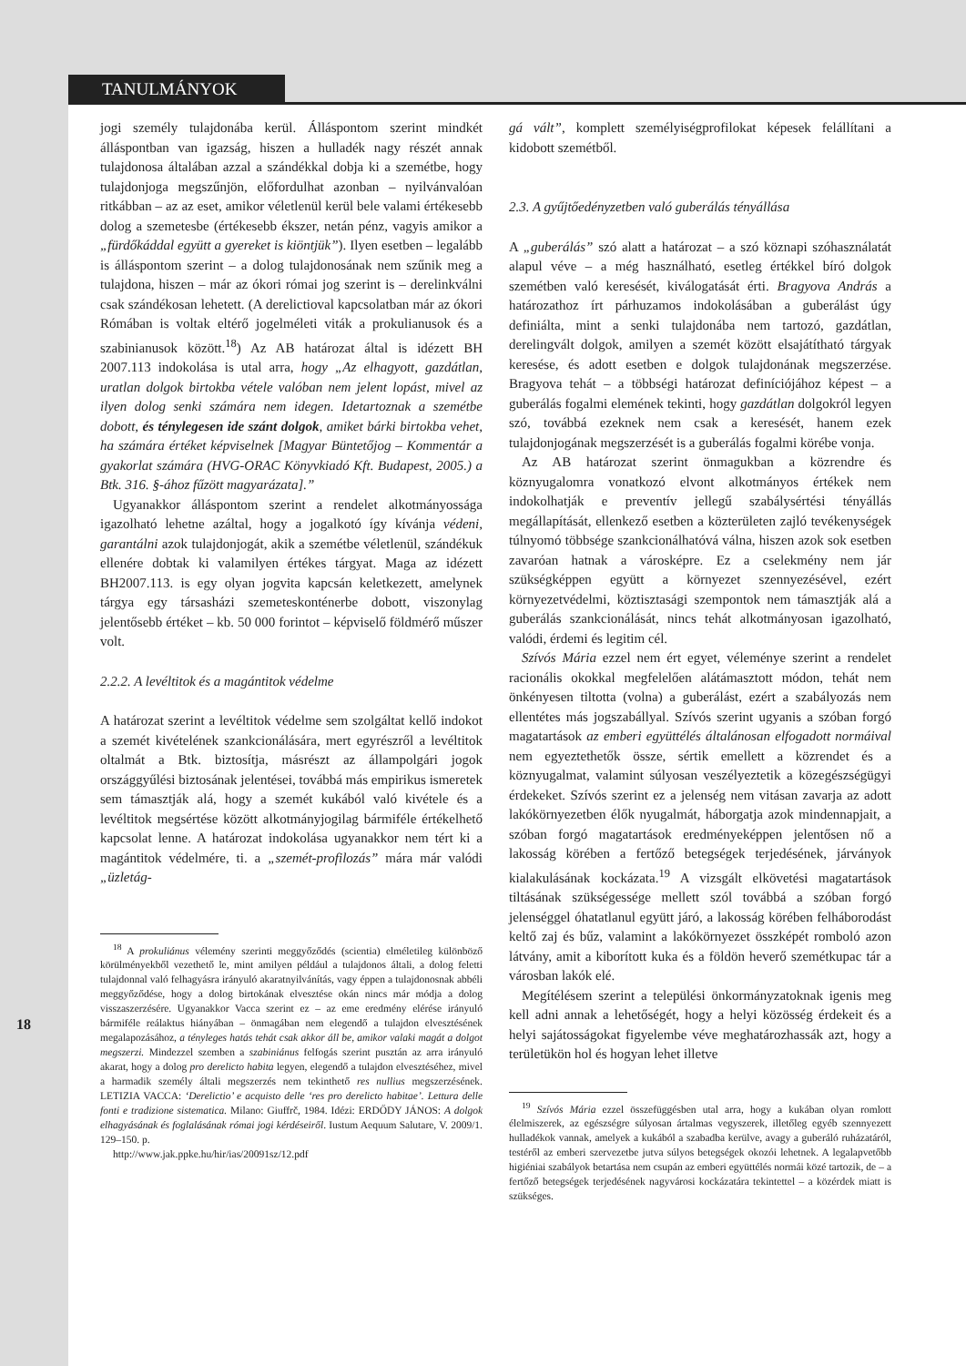TANULMÁNYOK
jogi személy tulajdonába kerül. Álláspontom szerint mindkét álláspontban van igazság, hiszen a hulladék nagy részét annak tulajdonosa általában azzal a szándékkal dobja ki a szemétbe, hogy tulajdonjoga megszűnjön, előfordulhat azonban – nyilvánvalóan ritkábban – az az eset, amikor véletlenül kerül bele valami értékesebb dolog a szemetesbe (értékesebb ékszer, netán pénz, vagyis amikor a „fürdőkáddal együtt a gyereket is kiöntjük”). Ilyen esetben – legalább is álláspontom szerint – a dolog tulajdonosának nem szűnik meg a tulajdona, hiszen – már az ókori római jog szerint is – derelinkválni csak szándékosan lehetett. (A derelictioval kapcsolatban már az ókori Rómában is voltak eltérő jogelméleti viták a prokulianusok és a szabinianusok között.<sup>18</sup>) Az AB határozat által is idézett BH 2007.113 indokolása is utal arra, hogy „Az elhagyott, gazdátlan, uratlan dolgok birtokba vétele valóban nem jelent lopást, mivel az ilyen dolog senki számára nem idegen. Idetartoznak a szemétbe dobott, és ténylegesen ide szánt dolgok, amiket bárki birtokba vehet, ha számára értéket képviselnek [Magyar Büntetőjog – Kommentár a gyakorlat számára (HVG-ORAC Könyvkiadó Kft. Budapest, 2005.) a Btk. 316. §-ához fűzött magyarázata].”
Ugyanakkor álláspontom szerint a rendelet alkotmányossága igazolható lehetne azáltal, hogy a jogalkotó így kívánja védeni, garantálni azok tulajdonjogát, akik a szemétbe véletlenül, szándékuk ellenére dobtak ki valamilyen értékes tárgyat. Maga az idézett BH2007.113. is egy olyan jogvita kapcsán keletkezett, amelynek tárgya egy társasházi szemeteskonténerbe dobott, viszonylag jelentősebb értéket – kb. 50 000 forintot – képviselő földmérő műszer volt.
2.2.2. A levéltitok és a magántitok védelme
A határozat szerint a levéltitok védelme sem szolgáltat kellő indokot a szemét kivételének szankcionálására, mert egyrészről a levéltitok oltalmát a Btk. biztosítja, másrészt az állampolgári jogok országgyűlési biztosának jelentései, továbbá más empirikus ismeretek sem támasztják alá, hogy a szemét kukából való kivétele és a levéltitok megsértése között alkotmányjogilag bármiféle értékelhető kapcsolat lenne. A határozat indokolása ugyanakkor nem tért ki a magántitok védelmére, ti. a „szemét-profilozás” mára már valódi „üzletág-
<sup>18</sup> A prokuliánus vélemény szerinti meggyőződés (scientia) elméletileg különböző körülményekből vezethető le, mint amilyen például a tulajdonos általi, a dolog feletti tulajdonnal való felhagyásra irányuló akaratnyilvánítás, vagy éppen a tulajdonosnak abbéli meggyőződése, hogy a dolog birtokának elvesztése okán nincs már módja a dolog visszaszerzésére. Ugyanakkor Vacca szerint ez – az eme eredmény elérése irányuló bármiféle reálaktus hiányában – önmagában nem elegendő a tulajdon elvesztésének megalapozásához, a tényleges hatás tehát csak akkor áll be, amikor valaki magát a dolgot megszerzi. Mindezzel szemben a szabiniánus felfogás szerint pusztán az arra irányuló akarat, hogy a dolog pro derelicto habita legyen, elegendő a tulajdon elvesztéséhez, mivel a harmadik személy általi megszerzés nem tekinthető res nullius megszerzésének. LETIZIA VACCA: ‘Derelictio’ e acquisto delle ‘res pro derelicto habitae’. Lettura delle fonti e tradizione sistematica. Milano: Giuffrč, 1984. Idézi: ERDŐDY JÁNOS: A dolgok elhagyásának és foglalásának római jogi kérdéseiről. Iustum Aequum Salutare, V. 2009/1. 129–150. p.
http://www.jak.ppke.hu/hir/ias/20091sz/12.pdf
gá vált”, komplett személyiségprofilokat képesek felállítani a kidobott szemétből.
2.3. A gyűjtőedényzetben való guberálás tényállása
A „guberálás” szó alatt a határozat – a szó köznapi szóhasználatát alapul véve – a még használható, esetleg értékkel bíró dolgok szemétben való keresését, kiválogatását érti. Bragyova András a határozathoz írt párhuzamos indokolásában a guberálást úgy definiálta, mint a senki tulajdonába nem tartozó, gazdátlan, derelingvált dolgok, amilyen a szemét között elsajátítható tárgyak keresése, és adott esetben e dolgok tulajdonának megszerzése. Bragyova tehát – a többségi határozat definíciójához képest – a guberálás fogalmi elemének tekinti, hogy gazdátlan dolgokról legyen szó, továbbá ezeknek nem csak a keresését, hanem ezek tulajdonjogának megszerzését is a guberálás fogalmi körébe vonja.
Az AB határozat szerint önmagukban a közrendre és köznyugalomra vonatkozó elvont alkotmányos értékek nem indokolhatják e preventív jellegű szabálysértési tényállás megállapítását, ellenkező esetben a közterületen zajló tevékenységek túlnyomó többsége szankcionálhatóvá válna, hiszen azok sok esetben zavaróan hatnak a városképre. Ez a cselekmény nem jár szükségképpen együtt a környezet szennyezésével, ezért környezetvédelmi, köztisztasági szempontok nem támasztják alá a guberálás szankcionálását, nincs tehát alkotmányosan igazolható, valódi, érdemi és legitim cél.
Szívós Mária ezzel nem ért egyet, véleménye szerint a rendelet racionális okokkal megfelelően alátámasztott módon, tehát nem önkényesen tiltotta (volna) a guberálást, ezért a szabályozás nem ellentétes más jogszabállyal. Szívós szerint ugyanis a szóban forgó magatartások az emberi együttélés általánosan elfogadott normáival nem egyeztethetők össze, sértik emellett a közrendet és a köznyugalmat, valamint súlyosan veszélyeztetik a közegészségügyi érdekeket. Szívós szerint ez a jelenség nem vitásan zavarja az adott lakókörnyezetben élők nyugalmát, háborgatja azok mindennapjait, a szóban forgó magatartások eredményeképpen jelentősen nő a lakosság körében a fertőző betegségek terjedésének, járványok kialakulásának kockázata.<sup>19</sup> A vizsgált elkövetési magatartások tiltásának szükségessége mellett szól továbbá a szóban forgó jelenséggel óhatatlanul együtt járó, a lakosság körében felháborodást keltő zaj és bűz, valamint a lakókörnyezet összképét romboló azon látvány, amit a kiborított kuka és a földön heverő szemétkupac tár a városban lakók elé.
Megítélésem szerint a települési önkormányzatoknak igenis meg kell adni annak a lehetőségét, hogy a helyi közösség érdekeit és a helyi sajátosságokat figyelembe véve meghatározhassák azt, hogy a területükön hol és hogyan lehet illetve
<sup>19</sup> Szívós Mária ezzel összefüggésben utal arra, hogy a kukában olyan romlott élelmiszerek, az egészségre súlyosan ártalmas vegyszerek, illetőleg egyéb szennyezett hulladékok vannak, amelyek a kukából a szabadba kerülve, avagy a guberáló ruházatáról, testéről az emberi szervezetbe jutva súlyos betegségek okozói lehetnek. A legalapvetőbb higiéniai szabályok betartása nem csupán az emberi együttélés normái közé tartozik, de – a fertőző betegségek terjedésének nagyvárosi kockázatára tekintettel – a közérdek miatt is szükséges.
18